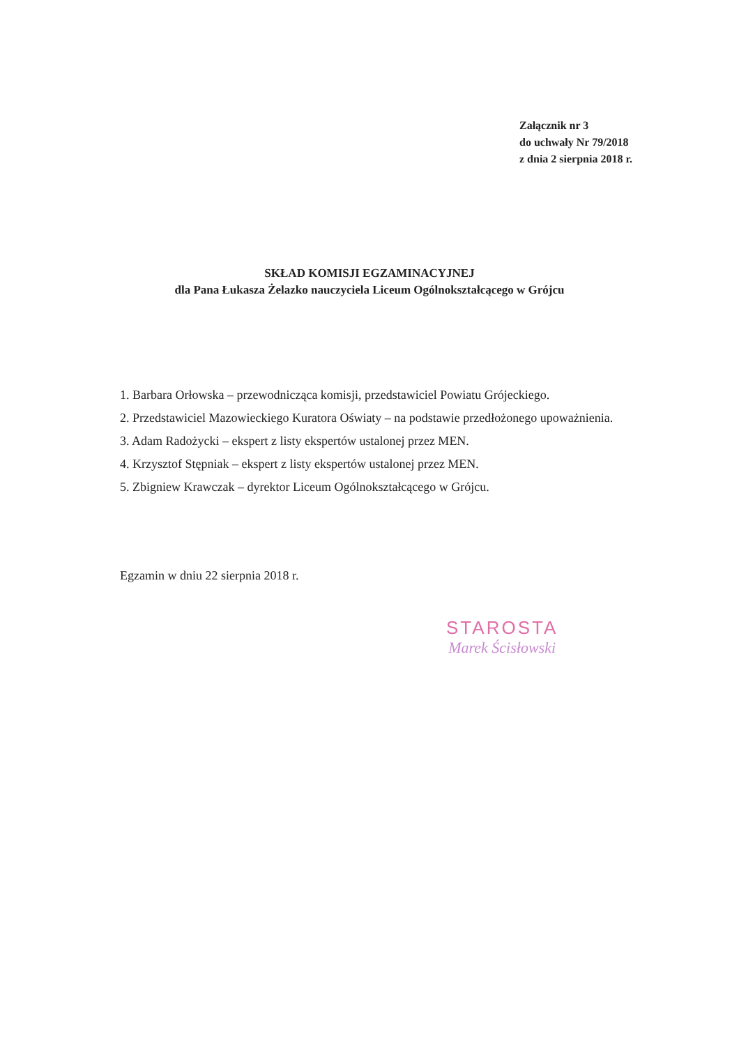Załącznik nr 3
do uchwały Nr 79/2018
z dnia 2 sierpnia 2018 r.
SKŁAD KOMISJI EGZAMINACYJNEJ
dla Pana Łukasza Żelazko nauczyciela Liceum Ogólnokształcącego w Grójcu
1. Barbara Orłowska – przewodnicząca komisji, przedstawiciel Powiatu Grójeckiego.
2. Przedstawiciel Mazowieckiego Kuratora Oświaty – na podstawie przedłożonego upoważnienia.
3. Adam Radożycki – ekspert z listy ekspertów ustalonej przez MEN.
4. Krzysztof Stępniak – ekspert z listy ekspertów ustalonej przez MEN.
5. Zbigniew Krawczak – dyrektor Liceum Ogólnokształcącego w Grójcu.
Egzamin w dniu 22 sierpnia 2018 r.
STAROSTA
Marek Ścisłowski